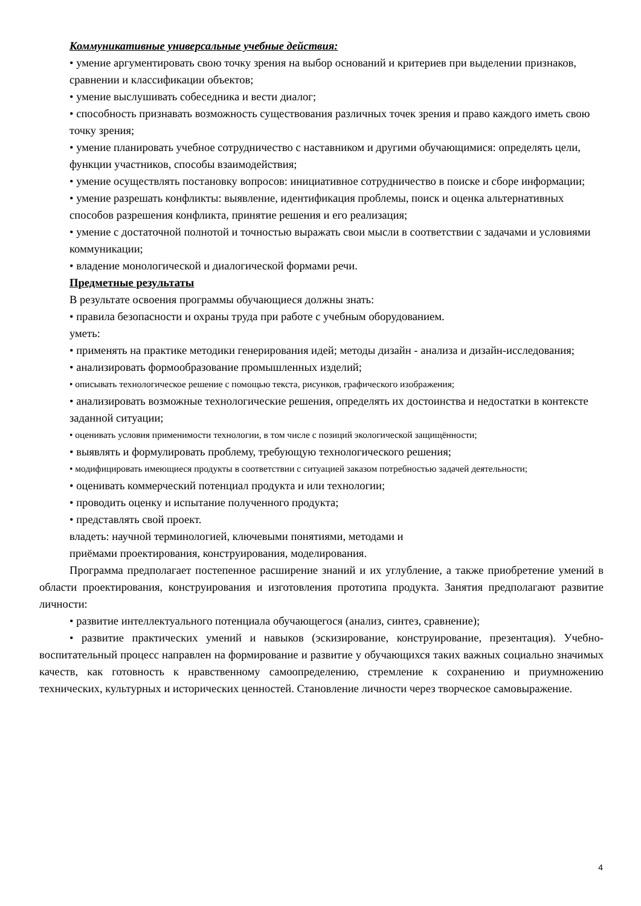Коммуникативные универсальные учебные действия:
• умение аргументировать свою точку зрения на выбор оснований и критериев при выделении признаков, сравнении и классификации объектов;
• умение выслушивать собеседника и вести диалог;
• способность признавать возможность существования различных точек зрения и право каждого иметь свою точку зрения;
• умение планировать учебное сотрудничество с наставником и другими обучающимися: определять цели, функции участников, способы взаимодействия;
• умение осуществлять постановку вопросов: инициативное сотрудничество в поиске и сборе информации;
• умение разрешать конфликты: выявление, идентификация проблемы, поиск и оценка альтернативных способов разрешения конфликта, принятие решения и его реализация;
• умение с достаточной полнотой и точностью выражать свои мысли в соответствии с задачами и условиями коммуникации;
• владение монологической и диалогической формами речи.
Предметные результаты
В результате освоения программы обучающиеся должны знать:
• правила безопасности и охраны труда при работе с учебным оборудованием.
уметь:
• применять на практике методики генерирования идей; методы дизайн - анализа и дизайн-исследования;
• анализировать формообразование промышленных изделий;
• описывать технологическое решение с помощью текста, рисунков, графического изображения;
• анализировать возможные технологические решения, определять их достоинства и недостатки в контексте заданной ситуации;
• оценивать условия применимости технологии, в том числе с позиций экологической защищённости;
• выявлять и формулировать проблему, требующую технологического решения;
• модифицировать имеющиеся продукты в соответствии с ситуацией заказом потребностью задачей деятельности;
• оценивать коммерческий потенциал продукта и или технологии;
• проводить оценку и испытание полученного продукта;
• представлять свой проект.
владеть: научной терминологией, ключевыми понятиями, методами и
приёмами проектирования, конструирования, моделирования.
Программа предполагает постепенное расширение знаний и их углубление, а также приобретение умений в области проектирования, конструирования и изготовления прототипа продукта. Занятия предполагают развитие личности:
• развитие интеллектуального потенциала обучающегося (анализ, синтез, сравнение);
• развитие практических умений и навыков (эскизирование, конструирование, презентация). Учебно-воспитательный процесс направлен на формирование и развитие у обучающихся таких важных социально значимых качеств, как готовность к нравственному самоопределению, стремление к сохранению и приумножению технических, культурных и исторических ценностей. Становление личности через творческое самовыражение.
4